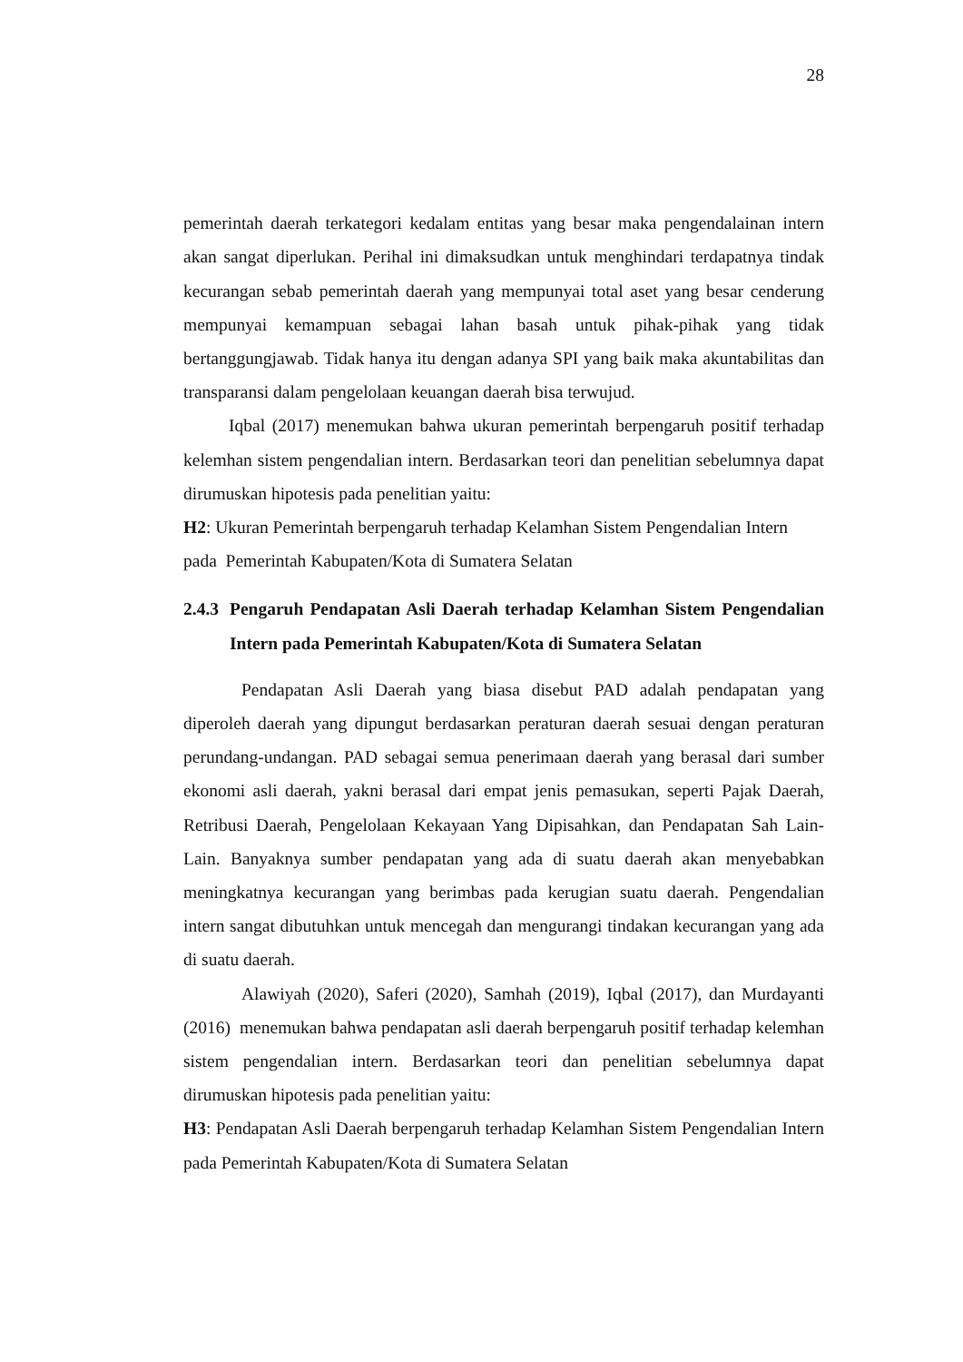28
pemerintah daerah terkategori kedalam entitas yang besar maka pengendalainan intern akan sangat diperlukan. Perihal ini dimaksudkan untuk menghindari terdapatnya tindak kecurangan sebab pemerintah daerah yang mempunyai total aset yang besar cenderung mempunyai kemampuan sebagai lahan basah untuk pihak-pihak yang tidak bertanggungjawab. Tidak hanya itu dengan adanya SPI yang baik maka akuntabilitas dan transparansi dalam pengelolaan keuangan daerah bisa terwujud.
Iqbal (2017) menemukan bahwa ukuran pemerintah berpengaruh positif terhadap kelemhan sistem pengendalian intern. Berdasarkan teori dan penelitian sebelumnya dapat dirumuskan hipotesis pada penelitian yaitu:
H2: Ukuran Pemerintah berpengaruh terhadap Kelamhan Sistem Pengendalian Intern pada Pemerintah Kabupaten/Kota di Sumatera Selatan
2.4.3 Pengaruh Pendapatan Asli Daerah terhadap Kelamhan Sistem Pengendalian Intern pada Pemerintah Kabupaten/Kota di Sumatera Selatan
Pendapatan Asli Daerah yang biasa disebut PAD adalah pendapatan yang diperoleh daerah yang dipungut berdasarkan peraturan daerah sesuai dengan peraturan perundang-undangan. PAD sebagai semua penerimaan daerah yang berasal dari sumber ekonomi asli daerah, yakni berasal dari empat jenis pemasukan, seperti Pajak Daerah, Retribusi Daerah, Pengelolaan Kekayaan Yang Dipisahkan, dan Pendapatan Sah Lain-Lain. Banyaknya sumber pendapatan yang ada di suatu daerah akan menyebabkan meningkatnya kecurangan yang berimbas pada kerugian suatu daerah. Pengendalian intern sangat dibutuhkan untuk mencegah dan mengurangi tindakan kecurangan yang ada di suatu daerah.
Alawiyah (2020), Saferi (2020), Samhah (2019), Iqbal (2017), dan Murdayanti (2016) menemukan bahwa pendapatan asli daerah berpengaruh positif terhadap kelemhan sistem pengendalian intern. Berdasarkan teori dan penelitian sebelumnya dapat dirumuskan hipotesis pada penelitian yaitu:
H3: Pendapatan Asli Daerah berpengaruh terhadap Kelamhan Sistem Pengendalian Intern pada Pemerintah Kabupaten/Kota di Sumatera Selatan